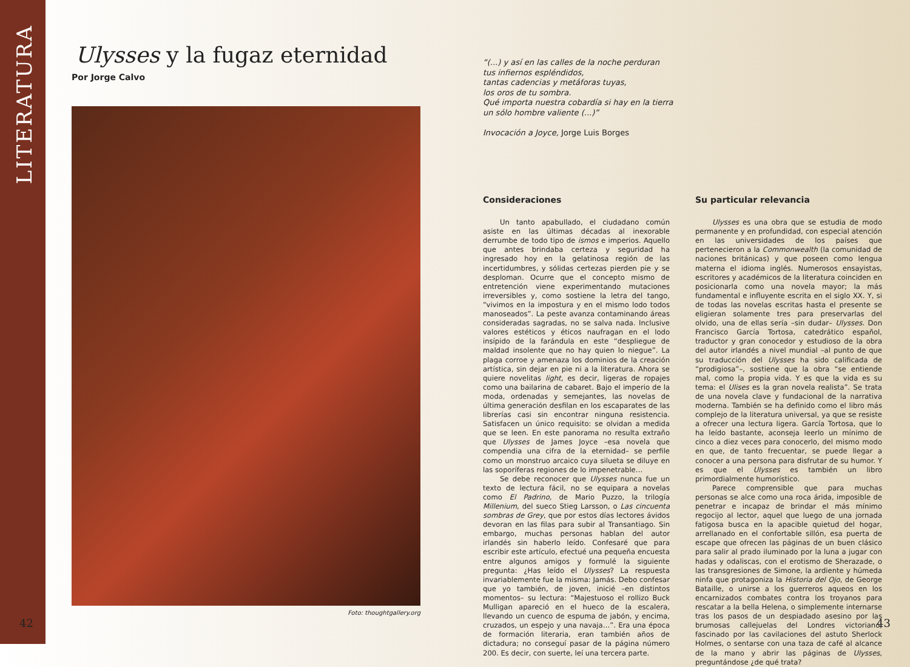LITERATURA
Ulysses y la fugaz eternidad
Por Jorge Calvo
Foto: thoughtgallery.org
“(...) y así en las calles de la noche perduran
tus infiernos espléndidos,
tantas cadencias y metáforas tuyas,
los oros de tu sombra.
Qué importa nuestra cobardía si hay en la tierra
un sólo hombre valiente (...)”
Invocación a Joyce, Jorge Luis Borges
Consideraciones
Un tanto apabullado, el ciudadano común asiste en las últimas décadas al inexorable derrumbe de todo tipo de ismos e imperios. Aquello que antes brindaba certeza y seguridad ha ingresado hoy en la gelatinosa región de las incertidumbres, y sólidas certezas pierden pie y se desploman. Ocurre que el concepto mismo de entretención viene experimentando mutaciones irreversibles y, como sostiene la letra del tango, “vivimos en la impostura y en el mismo lodo todos manoseados”. La peste avanza contaminando áreas consideradas sagradas, no se salva nada. Inclusive valores estéticos y éticos naufragan en el lodo insípido de la farándula en este “despliegue de maldad insolente que no hay quien lo niegue”. La plaga corroe y amenaza los dominios de la creación artística, sin dejar en pie ni a la literatura. Ahora se quiere novelitas light, es decir, ligeras de ropajes como una bailarina de cabaret. Bajo el imperio de la moda, ordenadas y semejantes, las novelas de última generación desfilan en los escaparates de las librerías casi sin encontrar ninguna resistencia. Satisfacen un único requisito: se olvidan a medida que se leen. En este panorama no resulta extraño que Ulysses de James Joyce –esa novela que compendia una cifra de la eternidad– se perfile como un monstruo arcaico cuya silueta se diluye en las soporíferas regiones de lo impenetrable…
Se debe reconocer que Ulysses nunca fue un texto de lectura fácil, no se equipara a novelas como El Padrino, de Mario Puzzo, la trilogía Millenium, del sueco Stieg Larsson, o Las cincuenta sombras de Grey, que por estos días lectores ávidos devoran en las filas para subir al Transantiago. Sin embargo, muchas personas hablan del autor irlandés sin haberlo leído. Confesaré que para escribir este artículo, efectué una pequeña encuesta entre algunos amigos y formulé la siguiente pregunta: ¿Has leído el Ulysses? La respuesta invariablemente fue la misma: Jamás. Debo confesar que yo también, de joven, inicié –en distintos momentos– su lectura: “Majestuoso el rollizo Buck Mulligan apareció en el hueco de la escalera, llevando un cuenco de espuma de jabón, y encima, cruzados, un espejo y una navaja…”. Era una época de formación literaria, eran también años de dictadura; no conseguí pasar de la página número 200. Es decir, con suerte, leí una tercera parte.
Su particular relevancia
Ulysses es una obra que se estudia de modo permanente y en profundidad, con especial atención en las universidades de los países que pertenecieron a la Commonwealth (la comunidad de naciones británicas) y que poseen como lengua materna el idioma inglés. Numerosos ensayistas, escritores y académicos de la literatura coinciden en posicionarla como una novela mayor; la más fundamental e influyente escrita en el siglo XX. Y, si de todas las novelas escritas hasta el presente se eligieran solamente tres para preservarlas del olvido, una de ellas sería –sin dudar– Ulysses. Don Francisco García Tortosa, catedrático español, traductor y gran conocedor y estudioso de la obra del autor irlandés a nivel mundial –al punto de que su traducción del Ulysses ha sido calificada de “prodigiosa”–, sostiene que la obra “se entiende mal, como la propia vida. Y es que la vida es su tema: el Ulises es la gran novela realista”. Se trata de una novela clave y fundacional de la narrativa moderna. También se ha definido como el libro más complejo de la literatura universal, ya que se resiste a ofrecer una lectura ligera. García Tortosa, que lo ha leído bastante, aconseja leerlo un mínimo de cinco a diez veces para conocerlo, del mismo modo en que, de tanto frecuentar, se puede llegar a conocer a una persona para disfrutar de su humor. Y es que el Ulysses es también un libro primordialmente humorístico.
Parece comprensible que para muchas personas se alce como una roca árida, imposible de penetrar e incapaz de brindar el más mínimo regocijo al lector, aquel que luego de una jornada fatigosa busca en la apacible quietud del hogar, arrellanado en el confortable sillón, esa puerta de escape que ofrecen las páginas de un buen clásico para salir al prado iluminado por la luna a jugar con hadas y odaliscas, con el erotismo de Sherazade, o las transgresiones de Simone, la ardiente y húmeda ninfa que protagoniza la Historia del Ojo, de George Bataille, o unirse a los guerreros aqueos en los encarnizados combates contra los troyanos para rescatar a la bella Helena, o simplemente internarse tras los pasos de un despiadado asesino por las brumosas callejuelas del Londres victoriano, fascinado por las cavilaciones del astuto Sherlock Holmes, o sentarse con una taza de café al alcance de la mano y abrir las páginas de Ulysses, preguntándose ¿de qué trata?
42 43